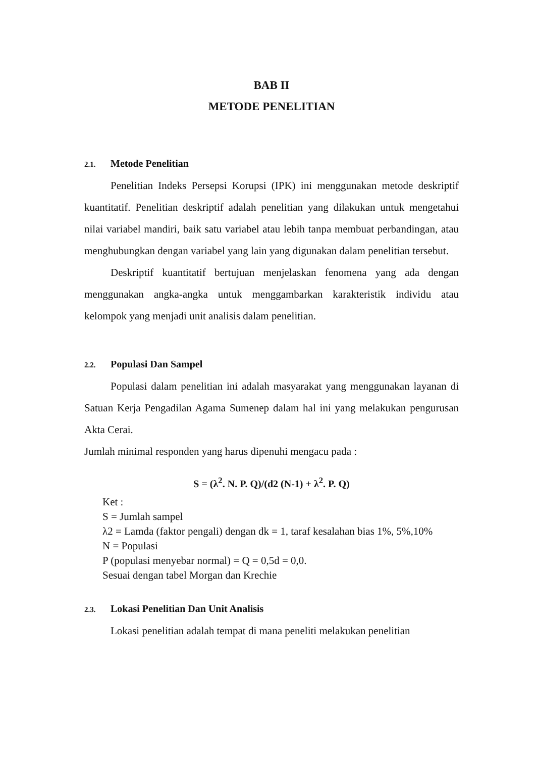BAB II
METODE PENELITIAN
2.1. Metode Penelitian
Penelitian Indeks Persepsi Korupsi (IPK) ini menggunakan metode deskriptif kuantitatif. Penelitian deskriptif adalah penelitian yang dilakukan untuk mengetahui nilai variabel mandiri, baik satu variabel atau lebih tanpa membuat perbandingan, atau menghubungkan dengan variabel yang lain yang digunakan dalam penelitian tersebut.
Deskriptif kuantitatif bertujuan menjelaskan fenomena yang ada dengan menggunakan angka-angka untuk menggambarkan karakteristik individu atau kelompok yang menjadi unit analisis dalam penelitian.
2.2. Populasi Dan Sampel
Populasi dalam penelitian ini adalah masyarakat yang menggunakan layanan di Satuan Kerja Pengadilan Agama Sumenep dalam hal ini yang melakukan pengurusan Akta Cerai.
Jumlah minimal responden yang harus dipenuhi mengacu pada :
S = (λ<sup>2</sup>. N. P. Q)/(d2 (N-1) + λ<sup>2</sup>. P. Q)
Ket :
S = Jumlah sampel
λ2 = Lamda (faktor pengali) dengan dk = 1, taraf kesalahan bias 1%, 5%,10%
N = Populasi
P (populasi menyebar normal) = Q = 0,5d = 0,0.
Sesuai dengan tabel Morgan dan Krechie
2.3. Lokasi Penelitian Dan Unit Analisis
Lokasi penelitian adalah tempat di mana peneliti melakukan penelitian